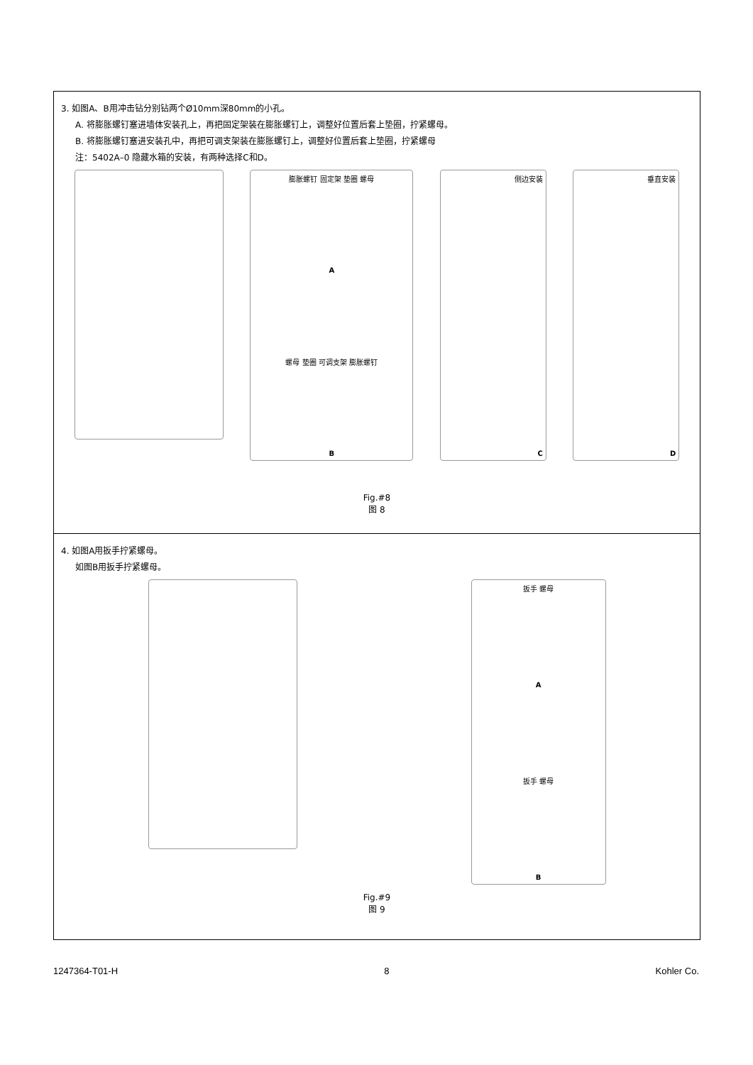3. 如图A、B用冲击钻分别钻两个Ø10mm深80mm的小孔。
A. 将膨胀螺钉塞进墙体安装孔上，再把固定架装在膨胀螺钉上，调整好位置后套上垫圈，拧紧螺母。
B. 将膨胀螺钉塞进安装孔中，再把可调支架装在膨胀螺钉上，调整好位置后套上垫圈，拧紧螺母
注：5402A–0 隐藏水箱的安装，有两种选择C和D。
膨胀螺钉 固定架 垫圈 螺母
A
螺母 垫圈 可调支架 膨胀螺钉
B
侧边安装
C
垂直安装
D
Fig.#8
图 8
4. 如图A用扳手拧紧螺母。
如图B用扳手拧紧螺母。
扳手 螺母
A
扳手 螺母
B
Fig.#9
图 9
1247364-T01-H 8 Kohler Co.